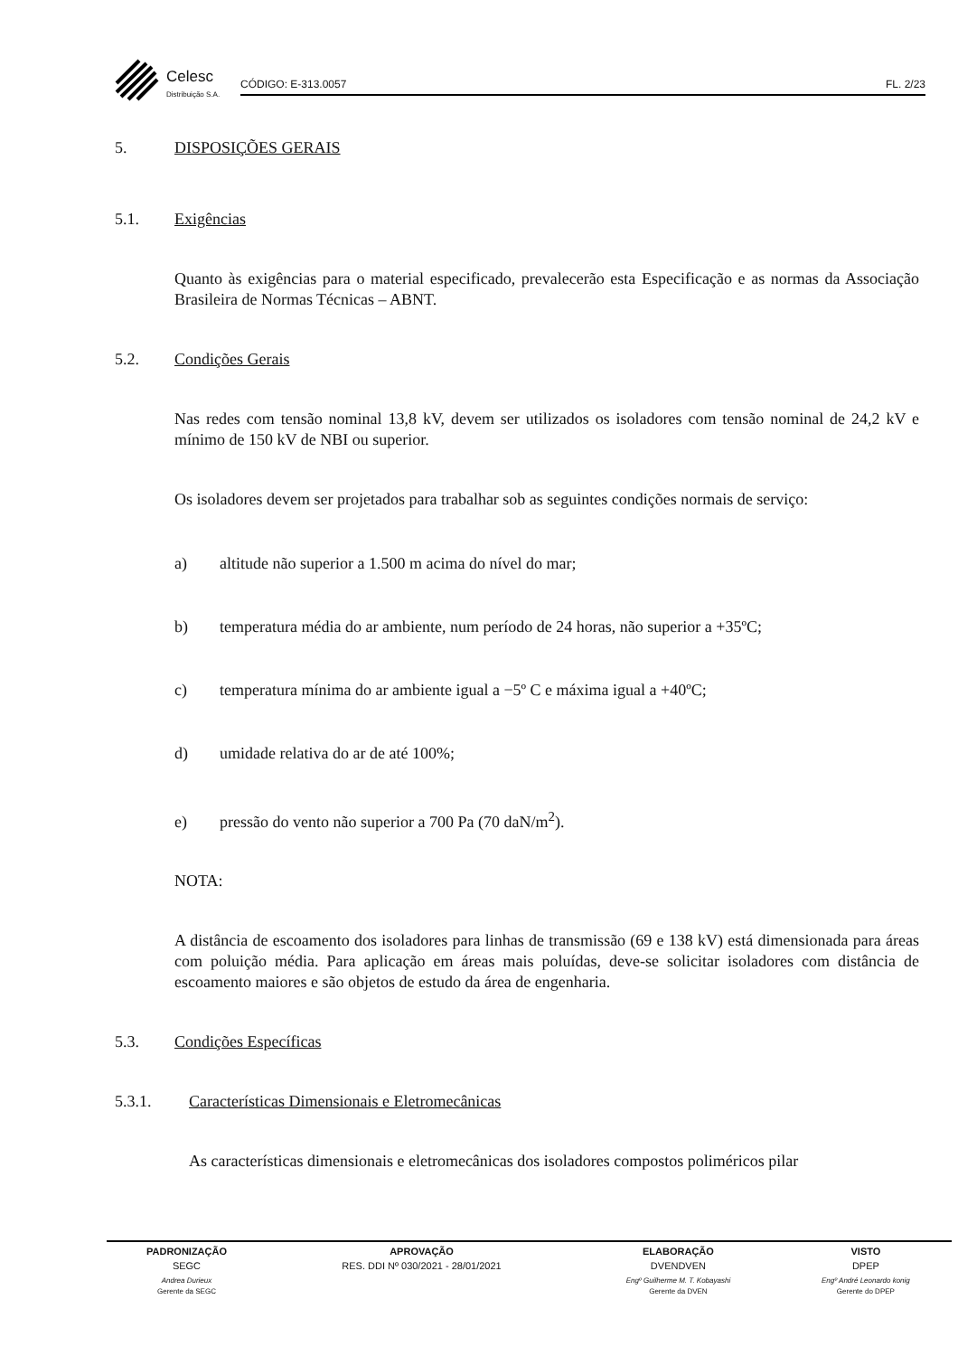Celesc
Distribuição S.A.
CÓDIGO: E-313.0057 FL. 2/23
5. DISPOSIÇÕES GERAIS
5.1. Exigências
Quanto às exigências para o material especificado, prevalecerão esta Especificação e as normas da Associação Brasileira de Normas Técnicas – ABNT.
5.2. Condições Gerais
Nas redes com tensão nominal 13,8 kV, devem ser utilizados os isoladores com tensão nominal de 24,2 kV e mínimo de 150 kV de NBI ou superior.
Os isoladores devem ser projetados para trabalhar sob as seguintes condições normais de serviço:
a) altitude não superior a 1.500 m acima do nível do mar;
b) temperatura média do ar ambiente, num período de 24 horas, não superior a +35ºC;
c) temperatura mínima do ar ambiente igual a −5º C e máxima igual a +40ºC;
d) umidade relativa do ar de até 100%;
e) pressão do vento não superior a 700 Pa (70 daN/m<sup>2</sup>).
NOTA:
A distância de escoamento dos isoladores para linhas de transmissão (69 e 138 kV) está dimensionada para áreas com poluição média. Para aplicação em áreas mais poluídas, deve-se solicitar isoladores com distância de escoamento maiores e são objetos de estudo da área de engenharia.
5.3. Condições Específicas
5.3.1. Características Dimensionais e Eletromecânicas
As características dimensionais e eletromecânicas dos isoladores compostos poliméricos pilar
| PADRONIZAÇÃO | APROVAÇÃO | ELABORAÇÃO | VISTO |
| --- | --- | --- | --- |
| SEGC | RES. DDI Nº 030/2021 - 28/01/2021 | DVENDVEN | DPEP |
| Andrea Durieux | | Engº Guilherme M. T. Kobayashi | Engº André Leonardo konig |
| Gerente da SEGC | | Gerente da DVEN | Gerente do DPEP |